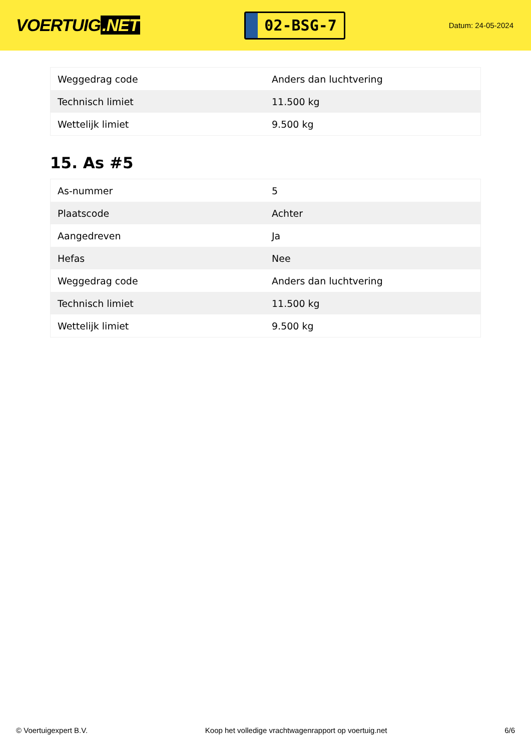VOERTUIG.NET
02-BSG-7
Datum: 24-05-2024
| Weggedrag code | Anders dan luchtvering |
| Technisch limiet | 11.500 kg |
| Wettelijk limiet | 9.500 kg |
15. As #5
| As-nummer | 5 |
| Plaatscode | Achter |
| Aangedreven | Ja |
| Hefas | Nee |
| Weggedrag code | Anders dan luchtvering |
| Technisch limiet | 11.500 kg |
| Wettelijk limiet | 9.500 kg |
© Voertuigexpert B.V. Koop het volledige vrachtwagenrapport op voertuig.net 6/6